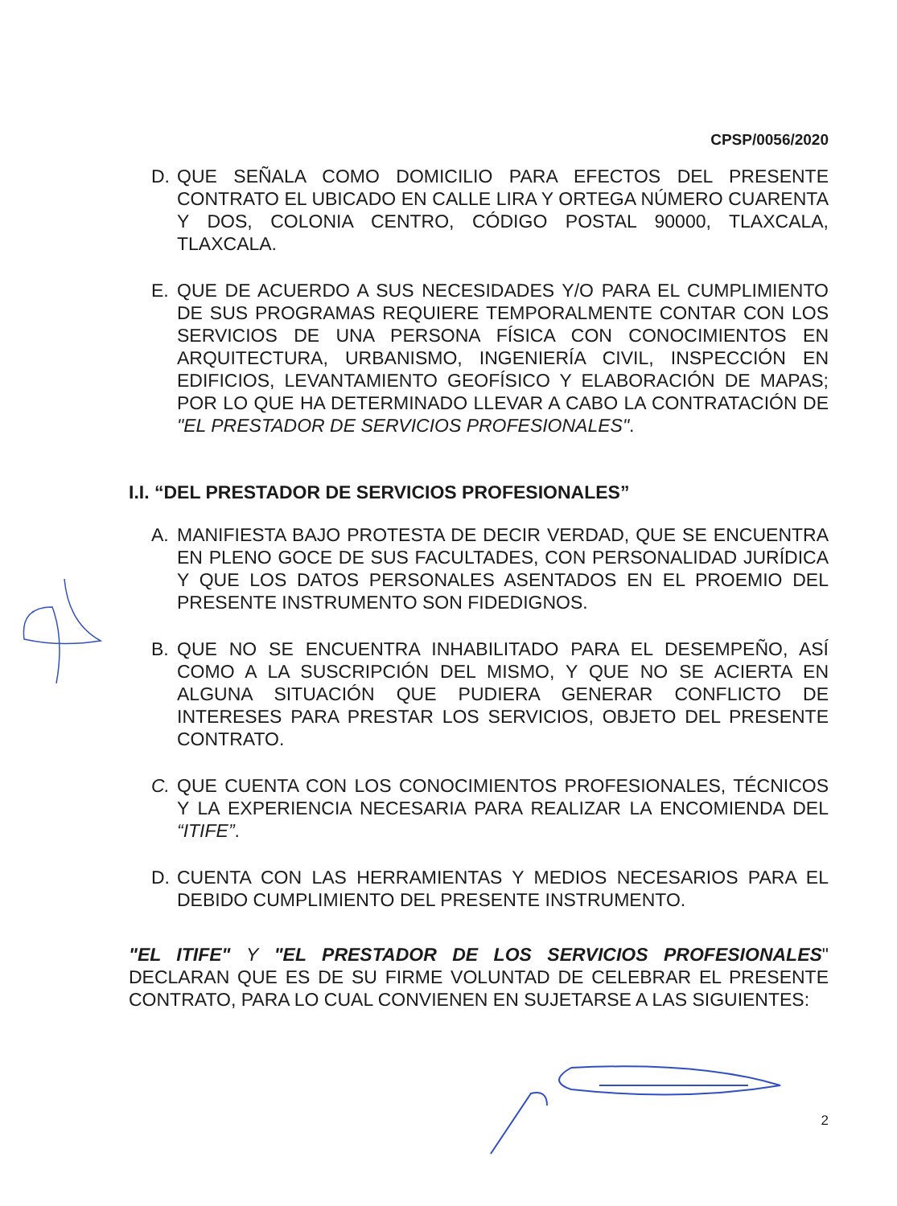CPSP/0056/2020
D. QUE SEÑALA COMO DOMICILIO PARA EFECTOS DEL PRESENTE CONTRATO EL UBICADO EN CALLE LIRA Y ORTEGA NÚMERO CUARENTA Y DOS, COLONIA CENTRO, CÓDIGO POSTAL 90000, TLAXCALA, TLAXCALA.
E. QUE DE ACUERDO A SUS NECESIDADES Y/O PARA EL CUMPLIMIENTO DE SUS PROGRAMAS REQUIERE TEMPORALMENTE CONTAR CON LOS SERVICIOS DE UNA PERSONA FÍSICA CON CONOCIMIENTOS EN ARQUITECTURA, URBANISMO, INGENIERÍA CIVIL, INSPECCIÓN EN EDIFICIOS, LEVANTAMIENTO GEOFÍSICO Y ELABORACIÓN DE MAPAS; POR LO QUE HA DETERMINADO LLEVAR A CABO LA CONTRATACIÓN DE "EL PRESTADOR DE SERVICIOS PROFESIONALES".
I.I. “DEL PRESTADOR DE SERVICIOS PROFESIONALES”
A. MANIFIESTA BAJO PROTESTA DE DECIR VERDAD, QUE SE ENCUENTRA EN PLENO GOCE DE SUS FACULTADES, CON PERSONALIDAD JURÍDICA Y QUE LOS DATOS PERSONALES ASENTADOS EN EL PROEMIO DEL PRESENTE INSTRUMENTO SON FIDEDIGNOS.
B. QUE NO SE ENCUENTRA INHABILITADO PARA EL DESEMPEÑO, ASÍ COMO A LA SUSCRIPCIÓN DEL MISMO, Y QUE NO SE ACIERTA EN ALGUNA SITUACIÓN QUE PUDIERA GENERAR CONFLICTO DE INTERESES PARA PRESTAR LOS SERVICIOS, OBJETO DEL PRESENTE CONTRATO.
C. QUE CUENTA CON LOS CONOCIMIENTOS PROFESIONALES, TÉCNICOS Y LA EXPERIENCIA NECESARIA PARA REALIZAR LA ENCOMIENDA DEL “ITIFE”.
D. CUENTA CON LAS HERRAMIENTAS Y MEDIOS NECESARIOS PARA EL DEBIDO CUMPLIMIENTO DEL PRESENTE INSTRUMENTO.
"EL ITIFE" Y "EL PRESTADOR DE LOS SERVICIOS PROFESIONALES" DECLARAN QUE ES DE SU FIRME VOLUNTAD DE CELEBRAR EL PRESENTE CONTRATO, PARA LO CUAL CONVIENEN EN SUJETARSE A LAS SIGUIENTES:
2